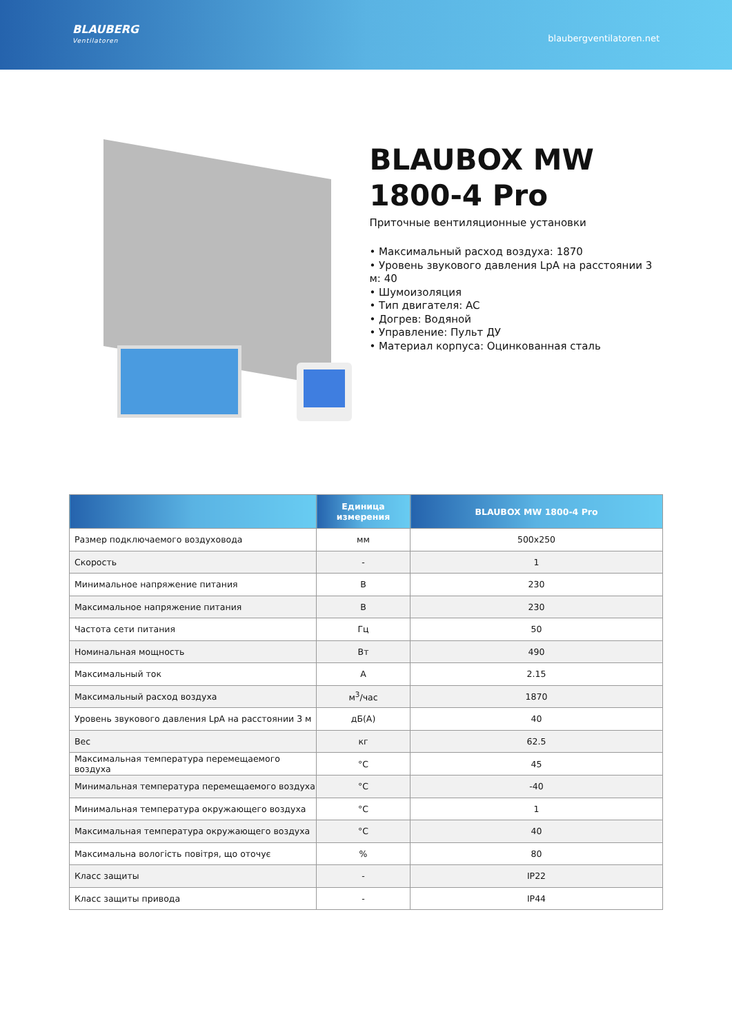BLAUBERG
Ventilatoren
blaubergventilatoren.net
BLAUBOX MW 1800-4 Pro
Приточные вентиляционные установки
• Максимальный расход воздуха: 1870
• Уровень звукового давления LpA на расстоянии 3 м: 40
• Шумоизоляция
• Тип двигателя: AC
• Догрев: Водяной
• Управление: Пульт ДУ
• Материал корпуса: Оцинкованная сталь
| | Единица измерения | BLAUBOX MW 1800-4 Pro |
| --- | --- | --- |
| Размер подключаемого воздуховода | мм | 500x250 |
| Скорость | - | 1 |
| Минимальное напряжение питания | В | 230 |
| Максимальное напряжение питания | В | 230 |
| Частота сети питания | Гц | 50 |
| Номинальная мощность | Вт | 490 |
| Максимальный ток | A | 2.15 |
| Максимальный расход воздуха | м<sup>3</sup>/час | 1870 |
| Уровень звукового давления LpA на расстоянии 3 м | дБ(А) | 40 |
| Вес | кг | 62.5 |
| Максимальная температура перемещаемого воздуха | °C | 45 |
| Минимальная температура перемещаемого воздуха | °C | -40 |
| Минимальная температура окружающего воздуха | °C | 1 |
| Максимальная температура окружающего воздуха | °C | 40 |
| Максимальна вологість повітря, що оточує | % | 80 |
| Класс защиты | - | IP22 |
| Класс защиты привода | - | IP44 |